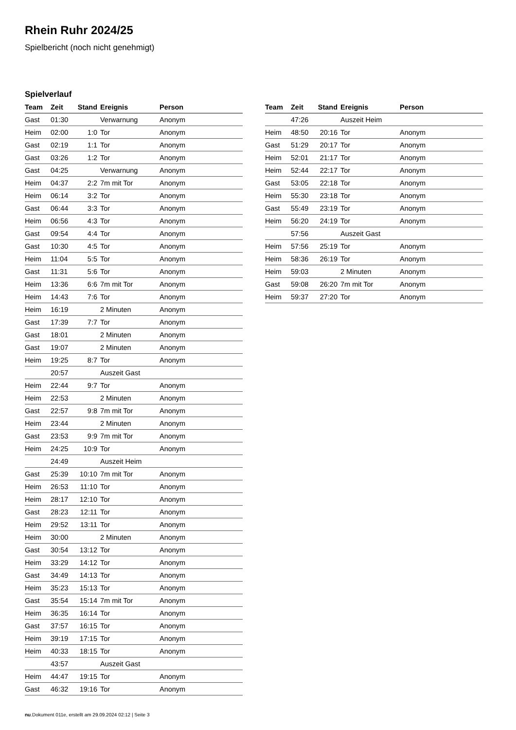Rhein Ruhr 2024/25
Spielbericht (noch nicht genehmigt)
Spielverlauf
| Team | Zeit | Stand | Ereignis | Person |
| --- | --- | --- | --- | --- |
| Gast | 01:30 | | Verwarnung | Anonym |
| Heim | 02:00 | 1:0 | Tor | Anonym |
| Gast | 02:19 | 1:1 | Tor | Anonym |
| Gast | 03:26 | 1:2 | Tor | Anonym |
| Gast | 04:25 | | Verwarnung | Anonym |
| Heim | 04:37 | 2:2 | 7m mit Tor | Anonym |
| Heim | 06:14 | 3:2 | Tor | Anonym |
| Gast | 06:44 | 3:3 | Tor | Anonym |
| Heim | 06:56 | 4:3 | Tor | Anonym |
| Gast | 09:54 | 4:4 | Tor | Anonym |
| Gast | 10:30 | 4:5 | Tor | Anonym |
| Heim | 11:04 | 5:5 | Tor | Anonym |
| Gast | 11:31 | 5:6 | Tor | Anonym |
| Heim | 13:36 | 6:6 | 7m mit Tor | Anonym |
| Heim | 14:43 | 7:6 | Tor | Anonym |
| Heim | 16:19 | | 2 Minuten | Anonym |
| Gast | 17:39 | 7:7 | Tor | Anonym |
| Gast | 18:01 | | 2 Minuten | Anonym |
| Gast | 19:07 | | 2 Minuten | Anonym |
| Heim | 19:25 | 8:7 | Tor | Anonym |
| | 20:57 | | Auszeit Gast | |
| Heim | 22:44 | 9:7 | Tor | Anonym |
| Heim | 22:53 | | 2 Minuten | Anonym |
| Gast | 22:57 | 9:8 | 7m mit Tor | Anonym |
| Heim | 23:44 | | 2 Minuten | Anonym |
| Gast | 23:53 | 9:9 | 7m mit Tor | Anonym |
| Heim | 24:25 | 10:9 | Tor | Anonym |
| | 24:49 | | Auszeit Heim | |
| Gast | 25:39 | 10:10 | 7m mit Tor | Anonym |
| Heim | 26:53 | 11:10 | Tor | Anonym |
| Heim | 28:17 | 12:10 | Tor | Anonym |
| Gast | 28:23 | 12:11 | Tor | Anonym |
| Heim | 29:52 | 13:11 | Tor | Anonym |
| Heim | 30:00 | | 2 Minuten | Anonym |
| Gast | 30:54 | 13:12 | Tor | Anonym |
| Heim | 33:29 | 14:12 | Tor | Anonym |
| Gast | 34:49 | 14:13 | Tor | Anonym |
| Heim | 35:23 | 15:13 | Tor | Anonym |
| Gast | 35:54 | 15:14 | 7m mit Tor | Anonym |
| Heim | 36:35 | 16:14 | Tor | Anonym |
| Gast | 37:57 | 16:15 | Tor | Anonym |
| Heim | 39:19 | 17:15 | Tor | Anonym |
| Heim | 40:33 | 18:15 | Tor | Anonym |
| | 43:57 | | Auszeit Gast | |
| Heim | 44:47 | 19:15 | Tor | Anonym |
| Gast | 46:32 | 19:16 | Tor | Anonym |
| Team | Zeit | Stand | Ereignis | Person |
| --- | --- | --- | --- | --- |
| | 47:26 | | Auszeit Heim | |
| Heim | 48:50 | 20:16 | Tor | Anonym |
| Gast | 51:29 | 20:17 | Tor | Anonym |
| Heim | 52:01 | 21:17 | Tor | Anonym |
| Heim | 52:44 | 22:17 | Tor | Anonym |
| Gast | 53:05 | 22:18 | Tor | Anonym |
| Heim | 55:30 | 23:18 | Tor | Anonym |
| Gast | 55:49 | 23:19 | Tor | Anonym |
| Heim | 56:20 | 24:19 | Tor | Anonym |
| | 57:56 | | Auszeit Gast | |
| Heim | 57:56 | 25:19 | Tor | Anonym |
| Heim | 58:36 | 26:19 | Tor | Anonym |
| Heim | 59:03 | | 2 Minuten | Anonym |
| Gast | 59:08 | 26:20 | 7m mit Tor | Anonym |
| Heim | 59:37 | 27:20 | Tor | Anonym |
nu.Dokument 011e, erstellt am 29.09.2024 02:12 | Seite 3